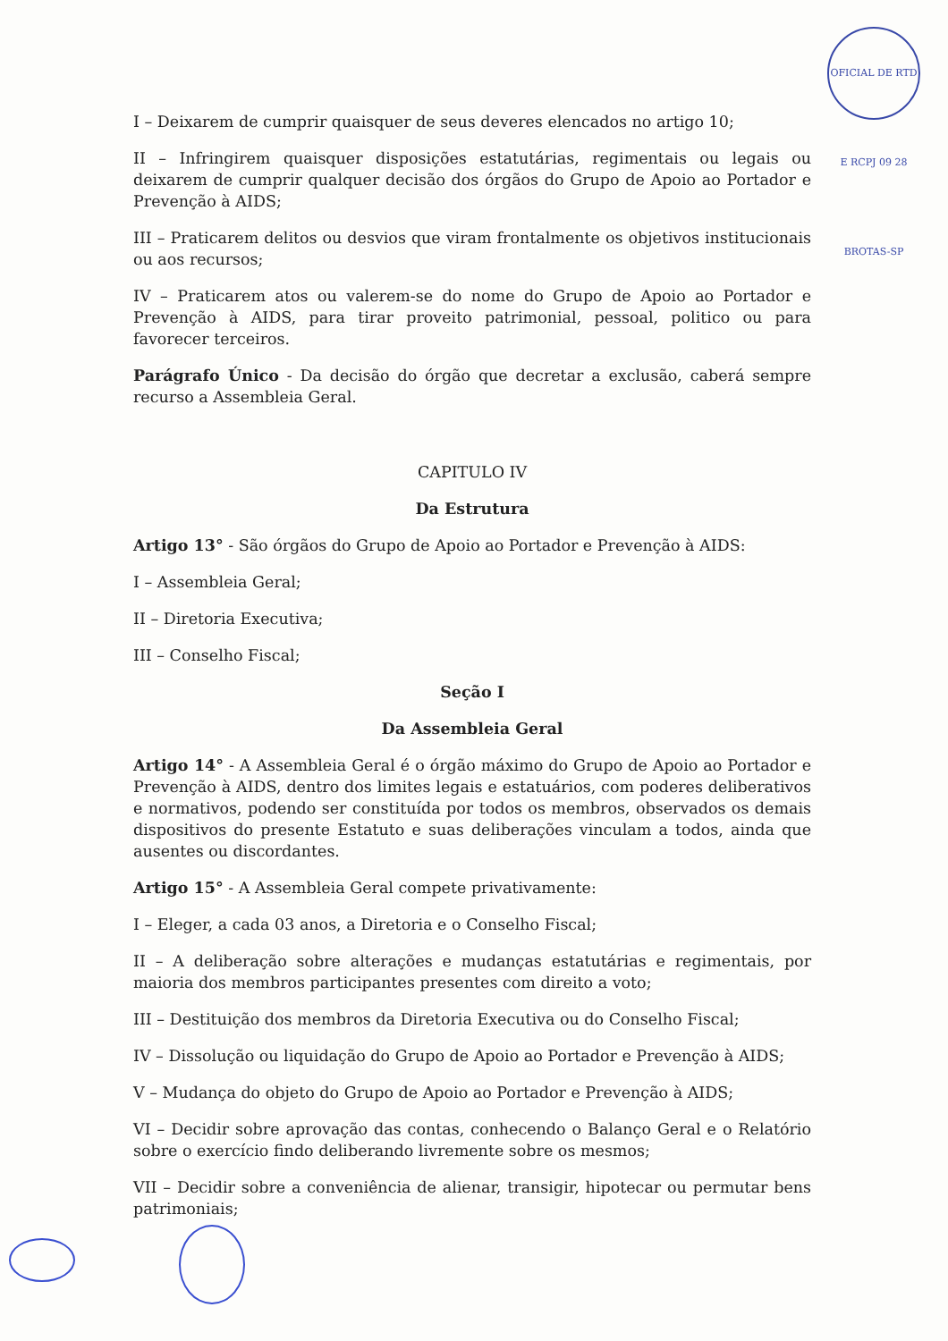OFICIAL DE RTD E RCPJ 09 28 BROTAS-SP
I – Deixarem de cumprir quaisquer de seus deveres elencados no artigo 10;
II – Infringirem quaisquer disposições estatutárias, regimentais ou legais ou deixarem de cumprir qualquer decisão dos órgãos do Grupo de Apoio ao Portador e Prevenção à AIDS;
III – Praticarem delitos ou desvios que viram frontalmente os objetivos institucionais ou aos recursos;
IV – Praticarem atos ou valerem-se do nome do Grupo de Apoio ao Portador e Prevenção à AIDS, para tirar proveito patrimonial, pessoal, politico ou para favorecer terceiros.
Parágrafo Único - Da decisão do órgão que decretar a exclusão, caberá sempre recurso a Assembleia Geral.
CAPITULO IV
Da Estrutura
Artigo 13° - São órgãos do Grupo de Apoio ao Portador e Prevenção à AIDS:
I – Assembleia Geral;
II – Diretoria Executiva;
III – Conselho Fiscal;
Seção I
Da Assembleia Geral
Artigo 14° - A Assembleia Geral é o órgão máximo do Grupo de Apoio ao Portador e Prevenção à AIDS, dentro dos limites legais e estatuários, com poderes deliberativos e normativos, podendo ser constituída por todos os membros, observados os demais dispositivos do presente Estatuto e suas deliberações vinculam a todos, ainda que ausentes ou discordantes.
Artigo 15° - A Assembleia Geral compete privativamente:
I – Eleger, a cada 03 anos, a Diretoria e o Conselho Fiscal;
II – A deliberação sobre alterações e mudanças estatutárias e regimentais, por maioria dos membros participantes presentes com direito a voto;
III – Destituição dos membros da Diretoria Executiva ou do Conselho Fiscal;
IV – Dissolução ou liquidação do Grupo de Apoio ao Portador e Prevenção à AIDS;
V – Mudança do objeto do Grupo de Apoio ao Portador e Prevenção à AIDS;
VI – Decidir sobre aprovação das contas, conhecendo o Balanço Geral e o Relatório sobre o exercício findo deliberando livremente sobre os mesmos;
VII – Decidir sobre a conveniência de alienar, transigir, hipotecar ou permutar bens patrimoniais;